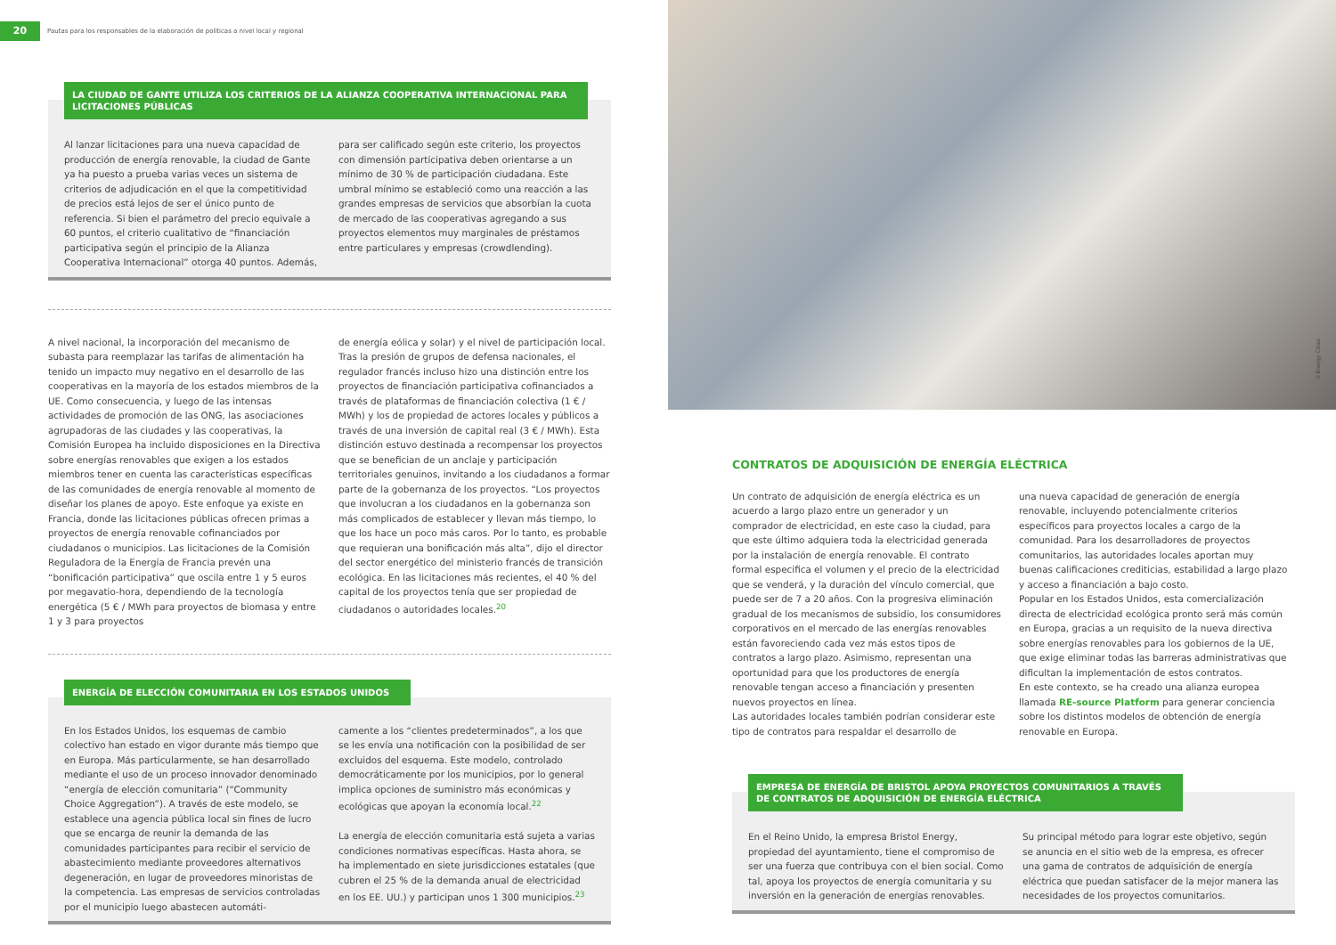20
Pautas para los responsables de la elaboración de políticas a nivel local y regional
LA CIUDAD DE GANTE UTILIZA LOS CRITERIOS DE LA ALIANZA COOPERATIVA INTERNACIONAL PARA
LICITACIONES PÚBLICAS
Al lanzar licitaciones para una nueva capacidad de producción de energía renovable, la ciudad de Gante ya ha puesto a prueba varias veces un sistema de criterios de adjudicación en el que la competitividad de precios está lejos de ser el único punto de referencia. Si bien el parámetro del precio equivale a 60 puntos, el criterio cualitativo de “financiación participativa según el principio de la Alianza Cooperativa Internacional” otorga 40 puntos. Además,
para ser calificado según este criterio, los proyectos con dimensión participativa deben orientarse a un mínimo de 30 % de participación ciudadana. Este umbral mínimo se estableció como una reacción a las grandes empresas de servicios que absorbían la cuota de mercado de las cooperativas agregando a sus proyectos elementos muy marginales de préstamos entre particulares y empresas (crowdlending).
A nivel nacional, la incorporación del mecanismo de subasta para reemplazar las tarifas de alimentación ha tenido un impacto muy negativo en el desarrollo de las cooperativas en la mayoría de los estados miembros de la UE. Como consecuencia, y luego de las intensas actividades de promoción de las ONG, las asociaciones agrupadoras de las ciudades y las cooperativas, la Comisión Europea ha incluido disposiciones en la Directiva sobre energías renovables que exigen a los estados miembros tener en cuenta las características específicas de las comunidades de energía renovable al momento de diseñar los planes de apoyo. Este enfoque ya existe en Francia, donde las licitaciones públicas ofrecen primas a proyectos de energía renovable cofinanciados por ciudadanos o municipios. Las licitaciones de la Comisión Reguladora de la Energía de Francia prevén una “bonificación participativa” que oscila entre 1 y 5 euros por megavatio-hora, dependiendo de la tecnología energética (5 € / MWh para proyectos de biomasa y entre 1 y 3 para proyectos
de energía eólica y solar) y el nivel de participación local. Tras la presión de grupos de defensa nacionales, el regulador francés incluso hizo una distinción entre los proyectos de financiación participativa cofinanciados a través de plataformas de financiación colectiva (1 € / MWh) y los de propiedad de actores locales y públicos a través de una inversión de capital real (3 € / MWh). Esta distinción estuvo destinada a recompensar los proyectos que se benefician de un anclaje y participación territoriales genuinos, invitando a los ciudadanos a formar parte de la gobernanza de los proyectos. “Los proyectos que involucran a los ciudadanos en la gobernanza son más complicados de establecer y llevan más tiempo, lo que los hace un poco más caros. Por lo tanto, es probable que requieran una bonificación más alta”, dijo el director del sector energético del ministerio francés de transición ecológica. En las licitaciones más recientes, el 40 % del capital de los proyectos tenía que ser propiedad de ciudadanos o autoridades locales.<sup>20</sup>
ENERGÍA DE ELECCIÓN COMUNITARIA EN LOS ESTADOS UNIDOS
En los Estados Unidos, los esquemas de cambio colectivo han estado en vigor durante más tiempo que en Europa. Más particularmente, se han desarrollado mediante el uso de un proceso innovador denominado “energía de elección comunitaria” (“Community Choice Aggregation”). A través de este modelo, se establece una agencia pública local sin fines de lucro que se encarga de reunir la demanda de las comunidades participantes para recibir el servicio de abastecimiento mediante proveedores alternativos degeneración, en lugar de proveedores minoristas de la competencia. Las empresas de servicios controladas por el municipio luego abastecen automáti-
camente a los “clientes predeterminados”, a los que se les envía una notificación con la posibilidad de ser excluidos del esquema. Este modelo, controlado democráticamente por los municipios, por lo general implica opciones de suministro más económicas y ecológicas que apoyan la economía local.<sup>22</sup>
La energía de elección comunitaria está sujeta a varias condiciones normativas específicas. Hasta ahora, se ha implementado en siete jurisdicciones estatales (que cubren el 25 % de la demanda anual de electricidad en los EE. UU.) y participan unos 1 300 municipios.<sup>23</sup>
©Energy Cities
CONTRATOS DE ADQUISICIÓN DE ENERGÍA ELÉCTRICA
Un contrato de adquisición de energía eléctrica es un acuerdo a largo plazo entre un generador y un comprador de electricidad, en este caso la ciudad, para que este último adquiera toda la electricidad generada por la instalación de energía renovable. El contrato formal especifica el volumen y el precio de la electricidad que se venderá, y la duración del vínculo comercial, que puede ser de 7 a 20 años. Con la progresiva eliminación gradual de los mecanismos de subsidio, los consumidores corporativos en el mercado de las energías renovables están favoreciendo cada vez más estos tipos de contratos a largo plazo. Asimismo, representan una oportunidad para que los productores de energía renovable tengan acceso a financiación y presenten nuevos proyectos en línea.
Las autoridades locales también podrían considerar este tipo de contratos para respaldar el desarrollo de
una nueva capacidad de generación de energía renovable, incluyendo potencialmente criterios específicos para proyectos locales a cargo de la comunidad. Para los desarrolladores de proyectos comunitarios, las autoridades locales aportan muy buenas calificaciones crediticias, estabilidad a largo plazo y acceso a financiación a bajo costo.
Popular en los Estados Unidos, esta comercialización directa de electricidad ecológica pronto será más común en Europa, gracias a un requisito de la nueva directiva sobre energías renovables para los gobiernos de la UE, que exige eliminar todas las barreras administrativas que dificultan la implementación de estos contratos.
En este contexto, se ha creado una alianza europea llamada RE-source Platform para generar conciencia sobre los distintos modelos de obtención de energía renovable en Europa.
EMPRESA DE ENERGÍA DE BRISTOL APOYA PROYECTOS COMUNITARIOS A TRAVÉS
DE CONTRATOS DE ADQUISICIÓN DE ENERGÍA ELÉCTRICA
En el Reino Unido, la empresa Bristol Energy, propiedad del ayuntamiento, tiene el compromiso de ser una fuerza que contribuya con el bien social. Como tal, apoya los proyectos de energía comunitaria y su inversión en la generación de energías renovables.
Su principal método para lograr este objetivo, según se anuncia en el sitio web de la empresa, es ofrecer una gama de contratos de adquisición de energía eléctrica que puedan satisfacer de la mejor manera las necesidades de los proyectos comunitarios.